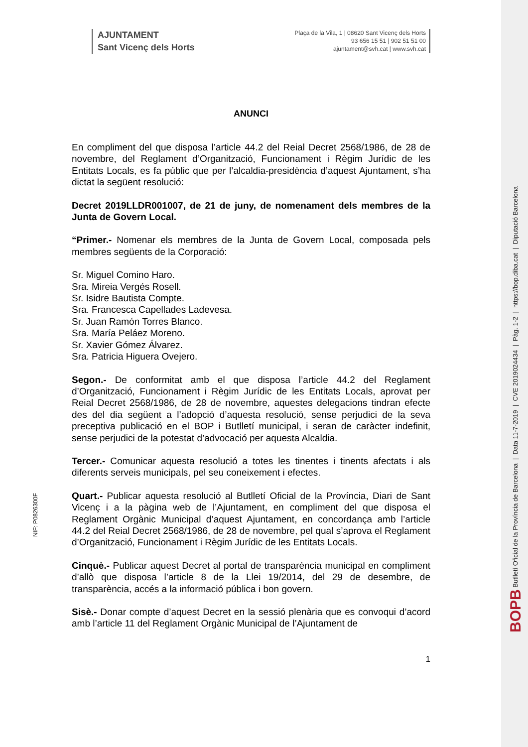AJUNTAMENT
Sant Vicenç dels Horts
Plaça de la Vila, 1 | 08620 Sant Vicenç dels Horts
93 656 15 51 | 902 51 51 00
ajuntament@svh.cat | www.svh.cat
ANUNCI
En compliment del que disposa l’article 44.2 del Reial Decret 2568/1986, de 28 de novembre, del Reglament d’Organització, Funcionament i Règim Jurídic de les Entitats Locals, es fa públic que per l’alcaldia-presidència d’aquest Ajuntament, s’ha dictat la següent resolució:
Decret 2019LLDR001007, de 21 de juny, de nomenament dels membres de la Junta de Govern Local.
“Primer.- Nomenar els membres de la Junta de Govern Local, composada pels membres següents de la Corporació:
Sr. Miguel Comino Haro.
Sra. Mireia Vergés Rosell.
Sr. Isidre Bautista Compte.
Sra. Francesca Capellades Ladevesa.
Sr. Juan Ramón Torres Blanco.
Sra. María Peláez Moreno.
Sr. Xavier Gómez Álvarez.
Sra. Patricia Higuera Ovejero.
Segon.- De conformitat amb el que disposa l’article 44.2 del Reglament d’Organització, Funcionament i Règim Jurídic de les Entitats Locals, aprovat per Reial Decret 2568/1986, de 28 de novembre, aquestes delegacions tindran efecte des del dia següent a l’adopció d’aquesta resolució, sense perjudici de la seva preceptiva publicació en el BOP i Butlletí municipal, i seran de caràcter indefinit, sense perjudici de la potestat d’advocació per aquesta Alcaldia.
Tercer.- Comunicar aquesta resolució a totes les tinentes i tinents afectats i als diferents serveis municipals, pel seu coneixement i efectes.
Quart.- Publicar aquesta resolució al Butlletí Oficial de la Província, Diari de Sant Vicenç i a la pàgina web de l’Ajuntament, en compliment del que disposa el Reglament Orgànic Municipal d’aquest Ajuntament, en concordança amb l’article 44.2 del Reial Decret 2568/1986, de 28 de novembre, pel qual s’aprova el Reglament d’Organització, Funcionament i Règim Jurídic de les Entitats Locals.
Cinquè.- Publicar aquest Decret al portal de transparència municipal en compliment d’allò que disposa l’article 8 de la Llei 19/2014, del 29 de desembre, de transparència, accés a la informació pública i bon govern.
Sisè.- Donar compte d’aquest Decret en la sessió plenària que es convoqui d’acord amb l’article 11 del Reglament Orgànic Municipal de l’Ajuntament de
1
NIF: P0826300F
BOPB Butlletí Oficial de la Província de Barcelona | Data 11-7-2019 | CVE 2019024434 | Pàg. 1-2 | https://bop.diba.cat | Diputació Barcelona